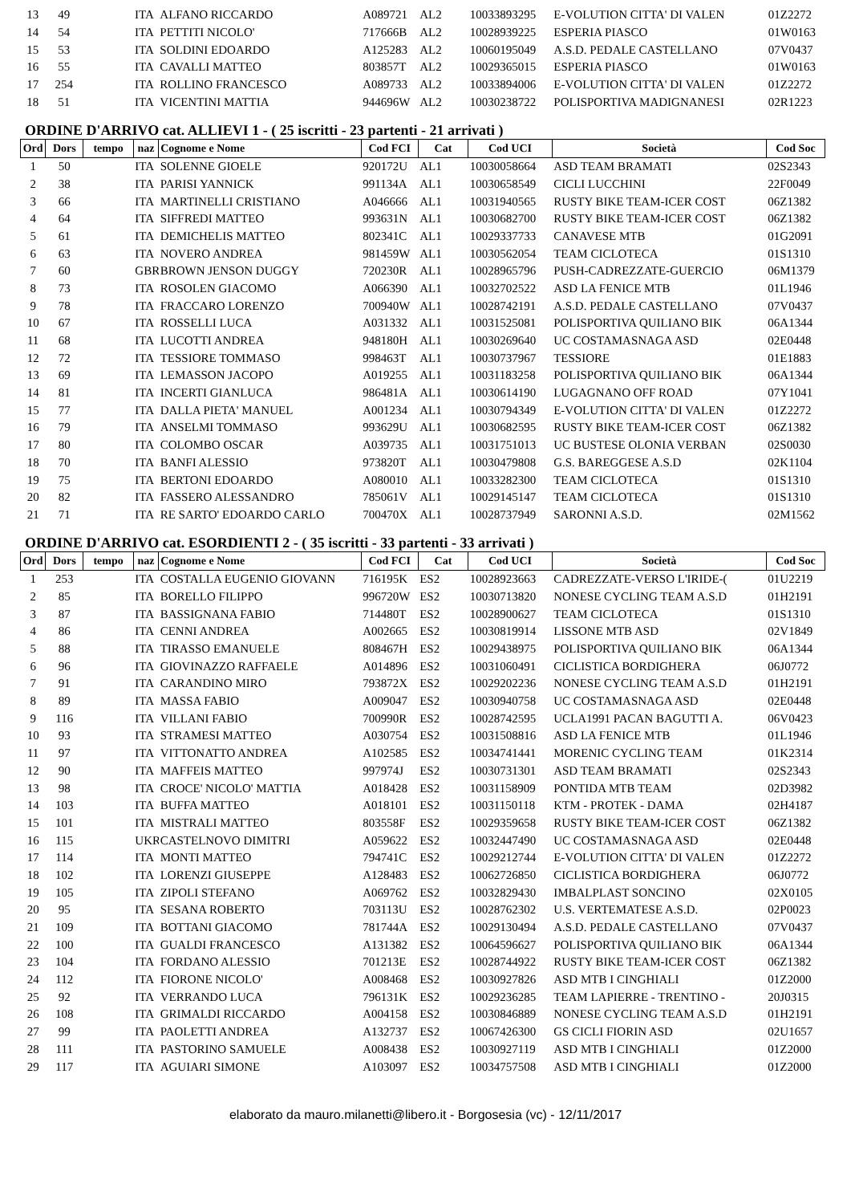| 13 | 49 | | ITA | ALFANO RICCARDO | A089721 | AL2 | 10033893295 | E-VOLUTION CITTA' DI VALEN | 01Z2272 |
| 14 | 54 | | ITA | PETTITI NICOLO' | 717666B | AL2 | 10028939225 | ESPERIA PIASCO | 01W0163 |
| 15 | 53 | | ITA | SOLDINI EDOARDO | A125283 | AL2 | 10060195049 | A.S.D. PEDALE CASTELLANO | 07V0437 |
| 16 | 55 | | ITA | CAVALLI MATTEO | 803857T | AL2 | 10029365015 | ESPERIA PIASCO | 01W0163 |
| 17 | 254 | | ITA | ROLLINO FRANCESCO | A089733 | AL2 | 10033894006 | E-VOLUTION CITTA' DI VALEN | 01Z2272 |
| 18 | 51 | | ITA | VICENTINI MATTIA | 944696W | AL2 | 10030238722 | POLISPORTIVA MADIGNANESI | 02R1223 |
ORDINE D'ARRIVO cat. ALLIEVI 1 - ( 25 iscritti - 23 partenti - 21 arrivati )
| Ord | Dors | tempo | naz | Cognome e Nome | Cod FCI | Cat | Cod UCI | Società | Cod Soc |
| --- | --- | --- | --- | --- | --- | --- | --- | --- | --- |
| 1 | 50 | | ITA | SOLENNE GIOELE | 920172U | AL1 | 10030058664 | ASD TEAM BRAMATI | 02S2343 |
| 2 | 38 | | ITA | PARISI YANNICK | 991134A | AL1 | 10030658549 | CICLI LUCCHINI | 22F0049 |
| 3 | 66 | | ITA | MARTINELLI CRISTIANO | A046666 | AL1 | 10031940565 | RUSTY BIKE TEAM-ICER COST | 06Z1382 |
| 4 | 64 | | ITA | SIFFREDI MATTEO | 993631N | AL1 | 10030682700 | RUSTY BIKE TEAM-ICER COST | 06Z1382 |
| 5 | 61 | | ITA | DEMICHELIS MATTEO | 802341C | AL1 | 10029337733 | CANAVESE MTB | 01G2091 |
| 6 | 63 | | ITA | NOVERO ANDREA | 981459W | AL1 | 10030562054 | TEAM CICLOTECA | 01S1310 |
| 7 | 60 | | GBR | BROWN JENSON DUGGY | 720230R | AL1 | 10028965796 | PUSH-CADREZZATE-GUERCIO | 06M1379 |
| 8 | 73 | | ITA | ROSOLEN GIACOMO | A066390 | AL1 | 10032702522 | ASD LA FENICE MTB | 01L1946 |
| 9 | 78 | | ITA | FRACCARO LORENZO | 700940W | AL1 | 10028742191 | A.S.D. PEDALE CASTELLANO | 07V0437 |
| 10 | 67 | | ITA | ROSSELLI LUCA | A031332 | AL1 | 10031525081 | POLISPORTIVA QUILIANO BIK | 06A1344 |
| 11 | 68 | | ITA | LUCOTTI ANDREA | 948180H | AL1 | 10030269640 | UC COSTAMASNAGA ASD | 02E0448 |
| 12 | 72 | | ITA | TESSIORE TOMMASO | 998463T | AL1 | 10030737967 | TESSIORE | 01E1883 |
| 13 | 69 | | ITA | LEMASSON JACOPO | A019255 | AL1 | 10031183258 | POLISPORTIVA QUILIANO BIK | 06A1344 |
| 14 | 81 | | ITA | INCERTI GIANLUCA | 986481A | AL1 | 10030614190 | LUGAGNANO OFF ROAD | 07Y1041 |
| 15 | 77 | | ITA | DALLA PIETA' MANUEL | A001234 | AL1 | 10030794349 | E-VOLUTION CITTA' DI VALEN | 01Z2272 |
| 16 | 79 | | ITA | ANSELMI TOMMASO | 993629U | AL1 | 10030682595 | RUSTY BIKE TEAM-ICER COST | 06Z1382 |
| 17 | 80 | | ITA | COLOMBO OSCAR | A039735 | AL1 | 10031751013 | UC BUSTESE OLONIA VERBAN | 02S0030 |
| 18 | 70 | | ITA | BANFI ALESSIO | 973820T | AL1 | 10030479808 | G.S. BAREGGESE A.S.D | 02K1104 |
| 19 | 75 | | ITA | BERTONI EDOARDO | A080010 | AL1 | 10033282300 | TEAM CICLOTECA | 01S1310 |
| 20 | 82 | | ITA | FASSERO ALESSANDRO | 785061V | AL1 | 10029145147 | TEAM CICLOTECA | 01S1310 |
| 21 | 71 | | ITA | RE SARTO' EDOARDO CARLO | 700470X | AL1 | 10028737949 | SARONNI A.S.D. | 02M1562 |
ORDINE D'ARRIVO cat. ESORDIENTI 2 - ( 35 iscritti - 33 partenti - 33 arrivati )
| Ord | Dors | tempo | naz | Cognome e Nome | Cod FCI | Cat | Cod UCI | Società | Cod Soc |
| --- | --- | --- | --- | --- | --- | --- | --- | --- | --- |
| 1 | 253 | | ITA | COSTALLA EUGENIO GIOVANN | 716195K | ES2 | 10028923663 | CADREZZATE-VERSO L'IRIDE-( | 01U2219 |
| 2 | 85 | | ITA | BORELLO FILIPPO | 996720W | ES2 | 10030713820 | NONESE CYCLING TEAM A.S.D | 01H2191 |
| 3 | 87 | | ITA | BASSIGNANA FABIO | 714480T | ES2 | 10028900627 | TEAM CICLOTECA | 01S1310 |
| 4 | 86 | | ITA | CENNI ANDREA | A002665 | ES2 | 10030819914 | LISSONE MTB ASD | 02V1849 |
| 5 | 88 | | ITA | TIRASSO EMANUELE | 808467H | ES2 | 10029438975 | POLISPORTIVA QUILIANO BIK | 06A1344 |
| 6 | 96 | | ITA | GIOVINAZZO RAFFAELE | A014896 | ES2 | 10031060491 | CICLISTICA BORDIGHERA | 06J0772 |
| 7 | 91 | | ITA | CARANDINO MIRO | 793872X | ES2 | 10029202236 | NONESE CYCLING TEAM A.S.D | 01H2191 |
| 8 | 89 | | ITA | MASSA FABIO | A009047 | ES2 | 10030940758 | UC COSTAMASNAGA ASD | 02E0448 |
| 9 | 116 | | ITA | VILLANI FABIO | 700990R | ES2 | 10028742595 | UCLA1991 PACAN BAGUTTI A. | 06V0423 |
| 10 | 93 | | ITA | STRAMESI MATTEO | A030754 | ES2 | 10031508816 | ASD LA FENICE MTB | 01L1946 |
| 11 | 97 | | ITA | VITTONATTO ANDREA | A102585 | ES2 | 10034741441 | MORENIC CYCLING TEAM | 01K2314 |
| 12 | 90 | | ITA | MAFFEIS MATTEO | 997974J | ES2 | 10030731301 | ASD TEAM BRAMATI | 02S2343 |
| 13 | 98 | | ITA | CROCE' NICOLO' MATTIA | A018428 | ES2 | 10031158909 | PONTIDA MTB TEAM | 02D3982 |
| 14 | 103 | | ITA | BUFFA MATTEO | A018101 | ES2 | 10031150118 | KTM - PROTEK - DAMA | 02H4187 |
| 15 | 101 | | ITA | MISTRALI MATTEO | 803558F | ES2 | 10029359658 | RUSTY BIKE TEAM-ICER COST | 06Z1382 |
| 16 | 115 | | UKR | CASTELNOVO DIMITRI | A059622 | ES2 | 10032447490 | UC COSTAMASNAGA ASD | 02E0448 |
| 17 | 114 | | ITA | MONTI MATTEO | 794741C | ES2 | 10029212744 | E-VOLUTION CITTA' DI VALEN | 01Z2272 |
| 18 | 102 | | ITA | LORENZI GIUSEPPE | A128483 | ES2 | 10062726850 | CICLISTICA BORDIGHERA | 06J0772 |
| 19 | 105 | | ITA | ZIPOLI STEFANO | A069762 | ES2 | 10032829430 | IMBALPLAST SONCINO | 02X0105 |
| 20 | 95 | | ITA | SESANA ROBERTO | 703113U | ES2 | 10028762302 | U.S. VERTEMATESE A.S.D. | 02P0023 |
| 21 | 109 | | ITA | BOTTANI GIACOMO | 781744A | ES2 | 10029130494 | A.S.D. PEDALE CASTELLANO | 07V0437 |
| 22 | 100 | | ITA | GUALDI FRANCESCO | A131382 | ES2 | 10064596627 | POLISPORTIVA QUILIANO BIK | 06A1344 |
| 23 | 104 | | ITA | FORDANO ALESSIO | 701213E | ES2 | 10028744922 | RUSTY BIKE TEAM-ICER COST | 06Z1382 |
| 24 | 112 | | ITA | FIORONE NICOLO' | A008468 | ES2 | 10030927826 | ASD MTB I CINGHIALI | 01Z2000 |
| 25 | 92 | | ITA | VERRANDO LUCA | 796131K | ES2 | 10029236285 | TEAM LAPIERRE - TRENTINO - | 20J0315 |
| 26 | 108 | | ITA | GRIMALDI RICCARDO | A004158 | ES2 | 10030846889 | NONESE CYCLING TEAM A.S.D | 01H2191 |
| 27 | 99 | | ITA | PAOLETTI ANDREA | A132737 | ES2 | 10067426300 | GS CICLI FIORIN ASD | 02U1657 |
| 28 | 111 | | ITA | PASTORINO SAMUELE | A008438 | ES2 | 10030927119 | ASD MTB I CINGHIALI | 01Z2000 |
| 29 | 117 | | ITA | AGUIARI SIMONE | A103097 | ES2 | 10034757508 | ASD MTB I CINGHIALI | 01Z2000 |
elaborato da mauro.milanetti@libero.it - Borgosesia (vc) - 12/11/2017